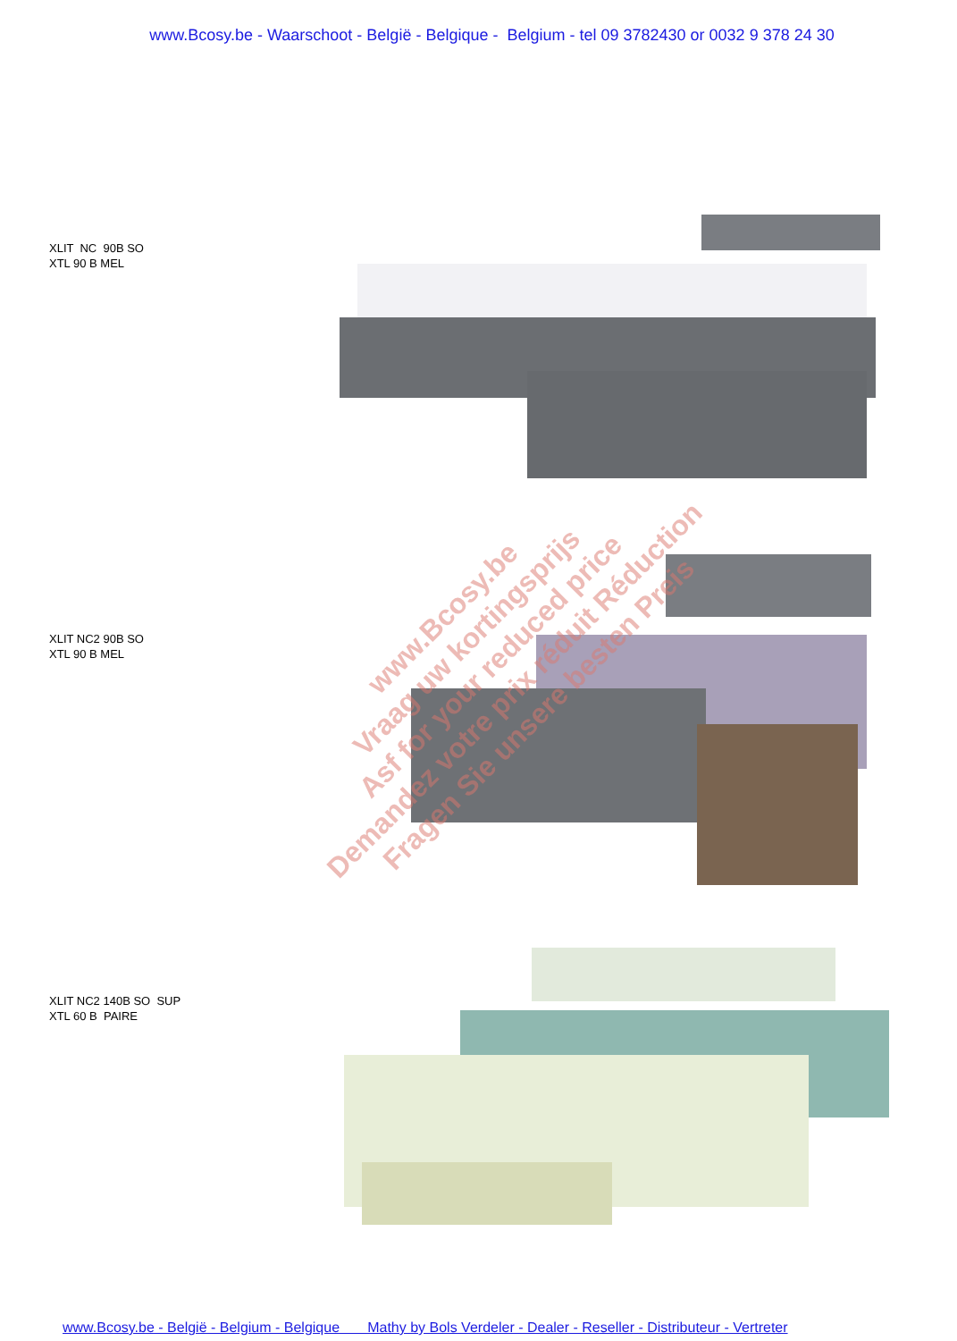www.Bcosy.be - Waarschoot - België - Belgique - Belgium - tel 09 3782430 or 0032 9 378 24 30
XLIT NC 90B SO
XTL 90 B MEL
XLIT NC2 90B SO
XTL 90 B MEL
XLIT NC2 140B SO SUP
XTL 60 B PAIRE
www.Bcosy.be
Vraag uw kortingsprijs
Asf for your reduced price
Demandez votre prix réduit Réduction
Fragen Sie unsere besten Preis
www.Bcosy.be - België - Belgium - Belgique Mathy by Bols Verdeler - Dealer - Reseller - Distributeur - Vertreter